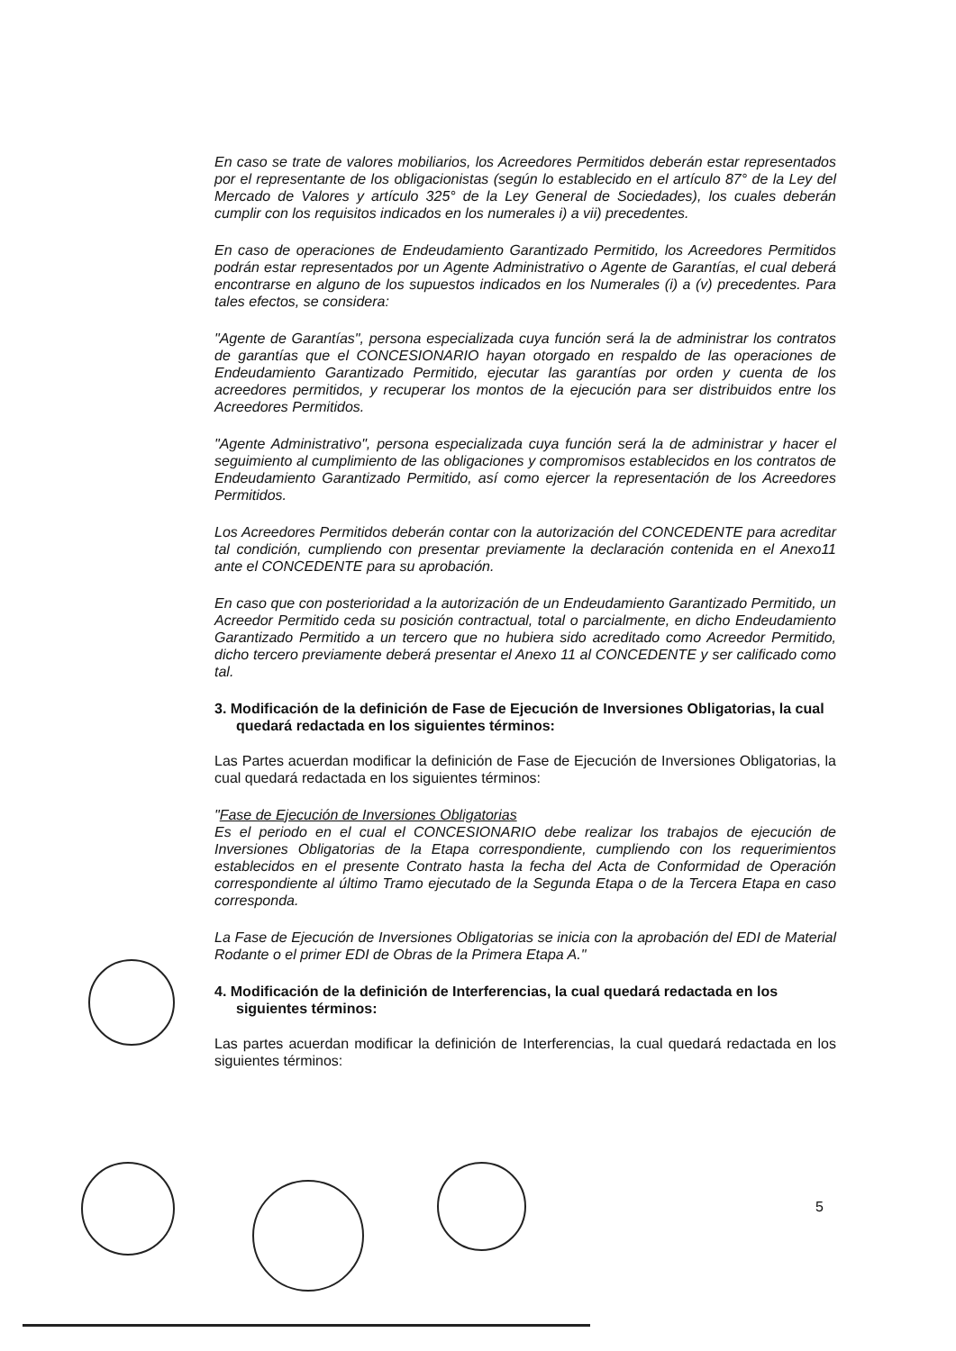En caso se trate de valores mobiliarios, los Acreedores Permitidos deberán estar representados por el representante de los obligacionistas (según lo establecido en el artículo 87° de la Ley del Mercado de Valores y artículo 325° de la Ley General de Sociedades), los cuales deberán cumplir con los requisitos indicados en los numerales i) a vii) precedentes.
En caso de operaciones de Endeudamiento Garantizado Permitido, los Acreedores Permitidos podrán estar representados por un Agente Administrativo o Agente de Garantías, el cual deberá encontrarse en alguno de los supuestos indicados en los Numerales (i) a (v) precedentes. Para tales efectos, se considera:
"Agente de Garantías", persona especializada cuya función será la de administrar los contratos de garantías que el CONCESIONARIO hayan otorgado en respaldo de las operaciones de Endeudamiento Garantizado Permitido, ejecutar las garantías por orden y cuenta de los acreedores permitidos, y recuperar los montos de la ejecución para ser distribuidos entre los Acreedores Permitidos.
"Agente Administrativo", persona especializada cuya función será la de administrar y hacer el seguimiento al cumplimiento de las obligaciones y compromisos establecidos en los contratos de Endeudamiento Garantizado Permitido, así como ejercer la representación de los Acreedores Permitidos.
Los Acreedores Permitidos deberán contar con la autorización del CONCEDENTE para acreditar tal condición, cumpliendo con presentar previamente la declaración contenida en el Anexo11 ante el CONCEDENTE para su aprobación.
En caso que con posterioridad a la autorización de un Endeudamiento Garantizado Permitido, un Acreedor Permitido ceda su posición contractual, total o parcialmente, en dicho Endeudamiento Garantizado Permitido a un tercero que no hubiera sido acreditado como Acreedor Permitido, dicho tercero previamente deberá presentar el Anexo 11 al CONCEDENTE y ser calificado como tal.
3. Modificación de la definición de Fase de Ejecución de Inversiones Obligatorias, la cual quedará redactada en los siguientes términos:
Las Partes acuerdan modificar la definición de Fase de Ejecución de Inversiones Obligatorias, la cual quedará redactada en los siguientes términos:
"Fase de Ejecución de Inversiones Obligatorias
Es el periodo en el cual el CONCESIONARIO debe realizar los trabajos de ejecución de Inversiones Obligatorias de la Etapa correspondiente, cumpliendo con los requerimientos establecidos en el presente Contrato hasta la fecha del Acta de Conformidad de Operación correspondiente al último Tramo ejecutado de la Segunda Etapa o de la Tercera Etapa en caso corresponda.
La Fase de Ejecución de Inversiones Obligatorias se inicia con la aprobación del EDI de Material Rodante o el primer EDI de Obras de la Primera Etapa A."
4. Modificación de la definición de Interferencias, la cual quedará redactada en los siguientes términos:
Las partes acuerdan modificar la definición de Interferencias, la cual quedará redactada en los siguientes términos:
5